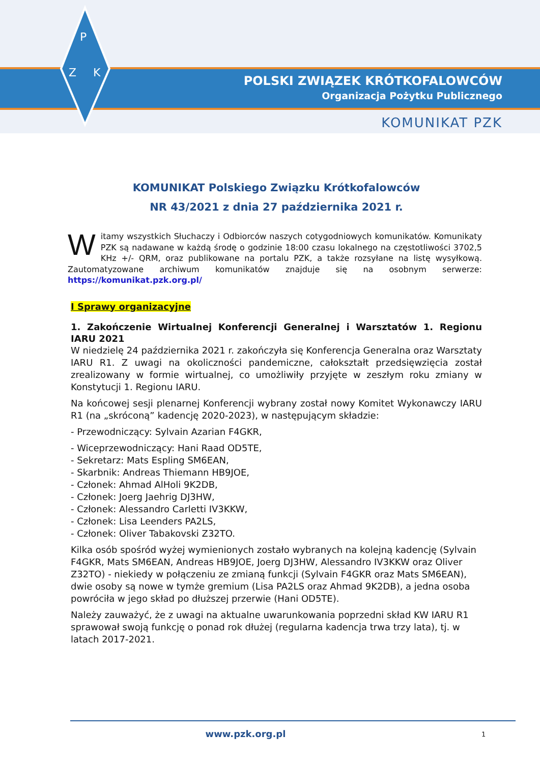P
Z
K
POLSKI ZWIĄZEK KRÓTKOFALOWCÓW
Organizacja Pożytku Publicznego
KOMUNIKAT PZK
KOMUNIKAT Polskiego Związku Krótkofalowców
NR 43/2021 z dnia 27 października 2021 r.
Witamy wszystkich Słuchaczy i Odbiorców naszych cotygodniowych komunikatów. Komunikaty PZK są nadawane w każdą środę o godzinie 18:00 czasu lokalnego na częstotliwości 3702,5 KHz +/- QRM, oraz publikowane na portalu PZK, a także rozsyłane na listę wysyłkową. Zautomatyzowane archiwum komunikatów znajduje się na osobnym serwerze: https://komunikat.pzk.org.pl/
I Sprawy organizacyjne
1. Zakończenie Wirtualnej Konferencji Generalnej i Warsztatów 1. Regionu IARU 2021
W niedzielę 24 października 2021 r. zakończyła się Konferencja Generalna oraz Warsztaty IARU R1. Z uwagi na okoliczności pandemiczne, całokształt przedsięwzięcia został zrealizowany w formie wirtualnej, co umożliwiły przyjęte w zeszłym roku zmiany w Konstytucji 1. Regionu IARU.
Na końcowej sesji plenarnej Konferencji wybrany został nowy Komitet Wykonawczy IARU R1 (na „skróconą” kadencję 2020-2023), w następującym składzie:
- Przewodniczący: Sylvain Azarian F4GKR,
- Wiceprzewodniczący: Hani Raad OD5TE,
- Sekretarz: Mats Espling SM6EAN,
- Skarbnik: Andreas Thiemann HB9JOE,
- Członek: Ahmad AlHoli 9K2DB,
- Członek: Joerg Jaehrig DJ3HW,
- Członek: Alessandro Carletti IV3KKW,
- Członek: Lisa Leenders PA2LS,
- Członek: Oliver Tabakovski Z32TO.
Kilka osób spośród wyżej wymienionych zostało wybranych na kolejną kadencję (Sylvain F4GKR, Mats SM6EAN, Andreas HB9JOE, Joerg DJ3HW, Alessandro IV3KKW oraz Oliver Z32TO) - niekiedy w połączeniu ze zmianą funkcji (Sylvain F4GKR oraz Mats SM6EAN), dwie osoby są nowe w tymże gremium (Lisa PA2LS oraz Ahmad 9K2DB), a jedna osoba powróciła w jego skład po dłuższej przerwie (Hani OD5TE).
Należy zauważyć, że z uwagi na aktualne uwarunkowania poprzedni skład KW IARU R1 sprawował swoją funkcję o ponad rok dłużej (regularna kadencja trwa trzy lata), tj. w latach 2017-2021.
www.pzk.org.pl 1